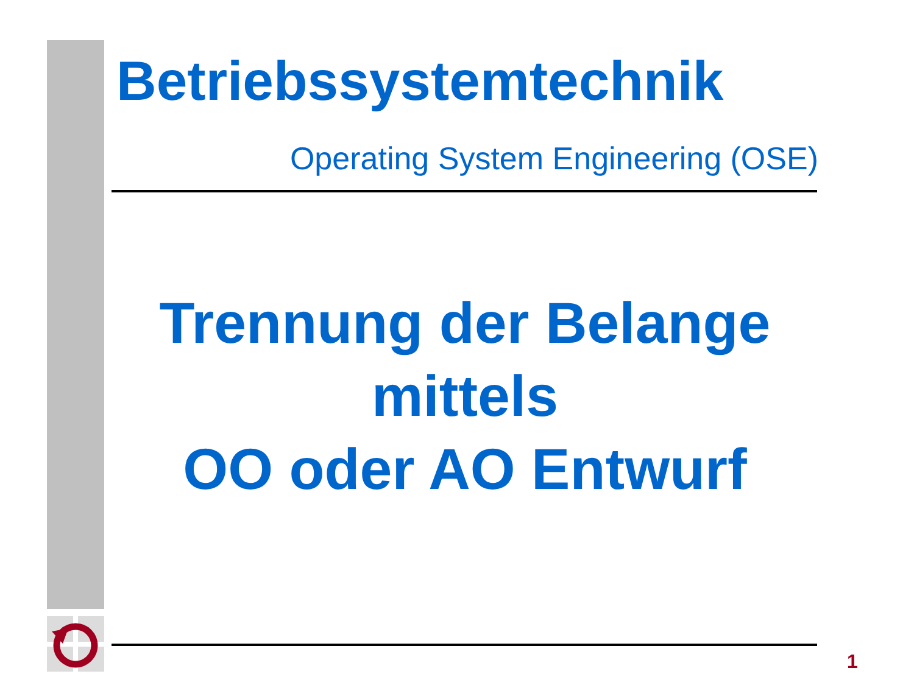Betriebssystemtechnik
Operating System Engineering (OSE)
Trennung der Belange
mittels
OO oder AO Entwurf
1